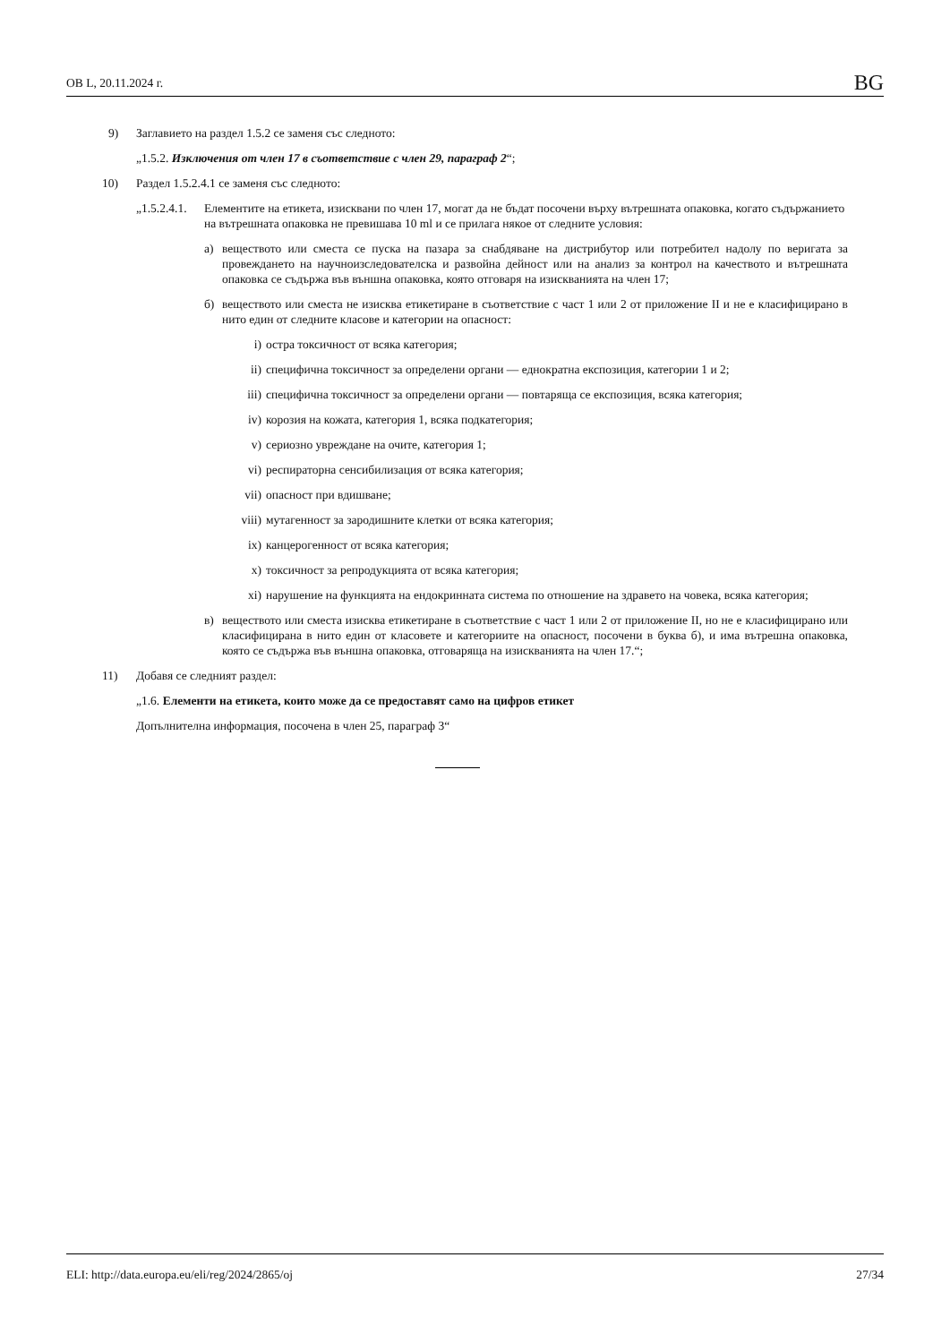OB L, 20.11.2024 г. BG
9) Заглавието на раздел 1.5.2 се заменя със следното:
„1.5.2. Изключения от член 17 в съответствие с член 29, параграф 2“;
10) Раздел 1.5.2.4.1 се заменя със следното:
„1.5.2.4.1. Елементите на етикета, изисквани по член 17, могат да не бъдат посочени върху вътрешната опаковка, когато съдържанието на вътрешната опаковка не превишава 10 ml и се прилага някое от следните условия:
а) веществото или сместа се пуска на пазара за снабдяване на дистрибутор или потребител надолу по веригата за провеждането на научноизследователска и развойна дейност или на анализ за контрол на качеството и вътрешната опаковка се съдържа във външна опаковка, която отговаря на изискванията на член 17;
б) веществото или сместа не изисква етикетиране в съответствие с част 1 или 2 от приложение II и не е класифицирано в нито един от следните класове и категории на опасност:
i) остра токсичност от всяка категория;
ii) специфична токсичност за определени органи — еднократна експозиция, категории 1 и 2;
iii) специфична токсичност за определени органи — повтаряща се експозиция, всяка категория;
iv) корозия на кожата, категория 1, всяка подкатегория;
v) сериозно увреждане на очите, категория 1;
vi) респираторна сенсибилизация от всяка категория;
vii) опасност при вдишване;
viii) мутагенност за зародишните клетки от всяка категория;
ix) канцерогенност от всяка категория;
x) токсичност за репродукцията от всяка категория;
xi) нарушение на функцията на ендокринната система по отношение на здравето на човека, всяка категория;
в) веществото или сместа изисква етикетиране в съответствие с част 1 или 2 от приложение II, но не е класифицирано или класифицирана в нито един от класовете и категориите на опасност, посочени в буква б), и има вътрешна опаковка, която се съдържа във външна опаковка, отговаряща на изискванията на член 17.“;
11) Добавя се следният раздел:
„1.6. Елементи на етикета, които може да се предоставят само на цифров етикет
Допълнителна информация, посочена в член 25, параграф 3“
ELI: http://data.europa.eu/eli/reg/2024/2865/oj 27/34